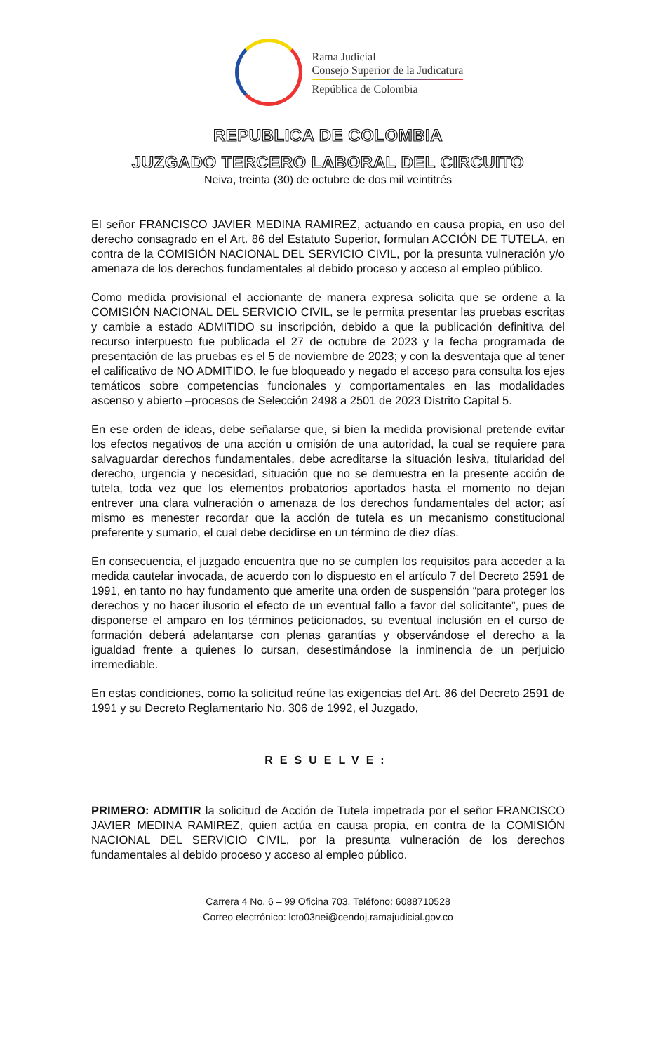Rama Judicial
Consejo Superior de la Judicatura
República de Colombia
REPUBLICA DE COLOMBIA
JUZGADO TERCERO LABORAL DEL CIRCUITO
Neiva, treinta (30) de octubre de dos mil veintitrés
El señor FRANCISCO JAVIER MEDINA RAMIREZ, actuando en causa propia, en uso del derecho consagrado en el Art. 86 del Estatuto Superior, formulan ACCIÓN DE TUTELA, en contra de la COMISIÓN NACIONAL DEL SERVICIO CIVIL, por la presunta vulneración y/o amenaza de los derechos fundamentales al debido proceso y acceso al empleo público.
Como medida provisional el accionante de manera expresa solicita que se ordene a la COMISIÓN NACIONAL DEL SERVICIO CIVIL, se le permita presentar las pruebas escritas y cambie a estado ADMITIDO su inscripción, debido a que la publicación definitiva del recurso interpuesto fue publicada el 27 de octubre de 2023 y la fecha programada de presentación de las pruebas es el 5 de noviembre de 2023; y con la desventaja que al tener el calificativo de NO ADMITIDO, le fue bloqueado y negado el acceso para consulta los ejes temáticos sobre competencias funcionales y comportamentales en las modalidades ascenso y abierto –procesos de Selección 2498 a 2501 de 2023 Distrito Capital 5.
En ese orden de ideas, debe señalarse que, si bien la medida provisional pretende evitar los efectos negativos de una acción u omisión de una autoridad, la cual se requiere para salvaguardar derechos fundamentales, debe acreditarse la situación lesiva, titularidad del derecho, urgencia y necesidad, situación que no se demuestra en la presente acción de tutela, toda vez que los elementos probatorios aportados hasta el momento no dejan entrever una clara vulneración o amenaza de los derechos fundamentales del actor; así mismo es menester recordar que la acción de tutela es un mecanismo constitucional preferente y sumario, el cual debe decidirse en un término de diez días.
En consecuencia, el juzgado encuentra que no se cumplen los requisitos para acceder a la medida cautelar invocada, de acuerdo con lo dispuesto en el artículo 7 del Decreto 2591 de 1991, en tanto no hay fundamento que amerite una orden de suspensión “para proteger los derechos y no hacer ilusorio el efecto de un eventual fallo a favor del solicitante”, pues de disponerse el amparo en los términos peticionados, su eventual inclusión en el curso de formación deberá adelantarse con plenas garantías y observándose el derecho a la igualdad frente a quienes lo cursan, desestimándose la inminencia de un perjuicio irremediable.
En estas condiciones, como la solicitud reúne las exigencias del Art. 86 del Decreto 2591 de 1991 y su Decreto Reglamentario No. 306 de 1992, el Juzgado,
RESUELVE:
PRIMERO: ADMITIR la solicitud de Acción de Tutela impetrada por el señor FRANCISCO JAVIER MEDINA RAMIREZ, quien actúa en causa propia, en contra de la COMISIÓN NACIONAL DEL SERVICIO CIVIL, por la presunta vulneración de los derechos fundamentales al debido proceso y acceso al empleo público.
Carrera 4 No. 6 – 99 Oficina 703. Teléfono: 6088710528
Correo electrónico: lcto03nei@cendoj.ramajudicial.gov.co